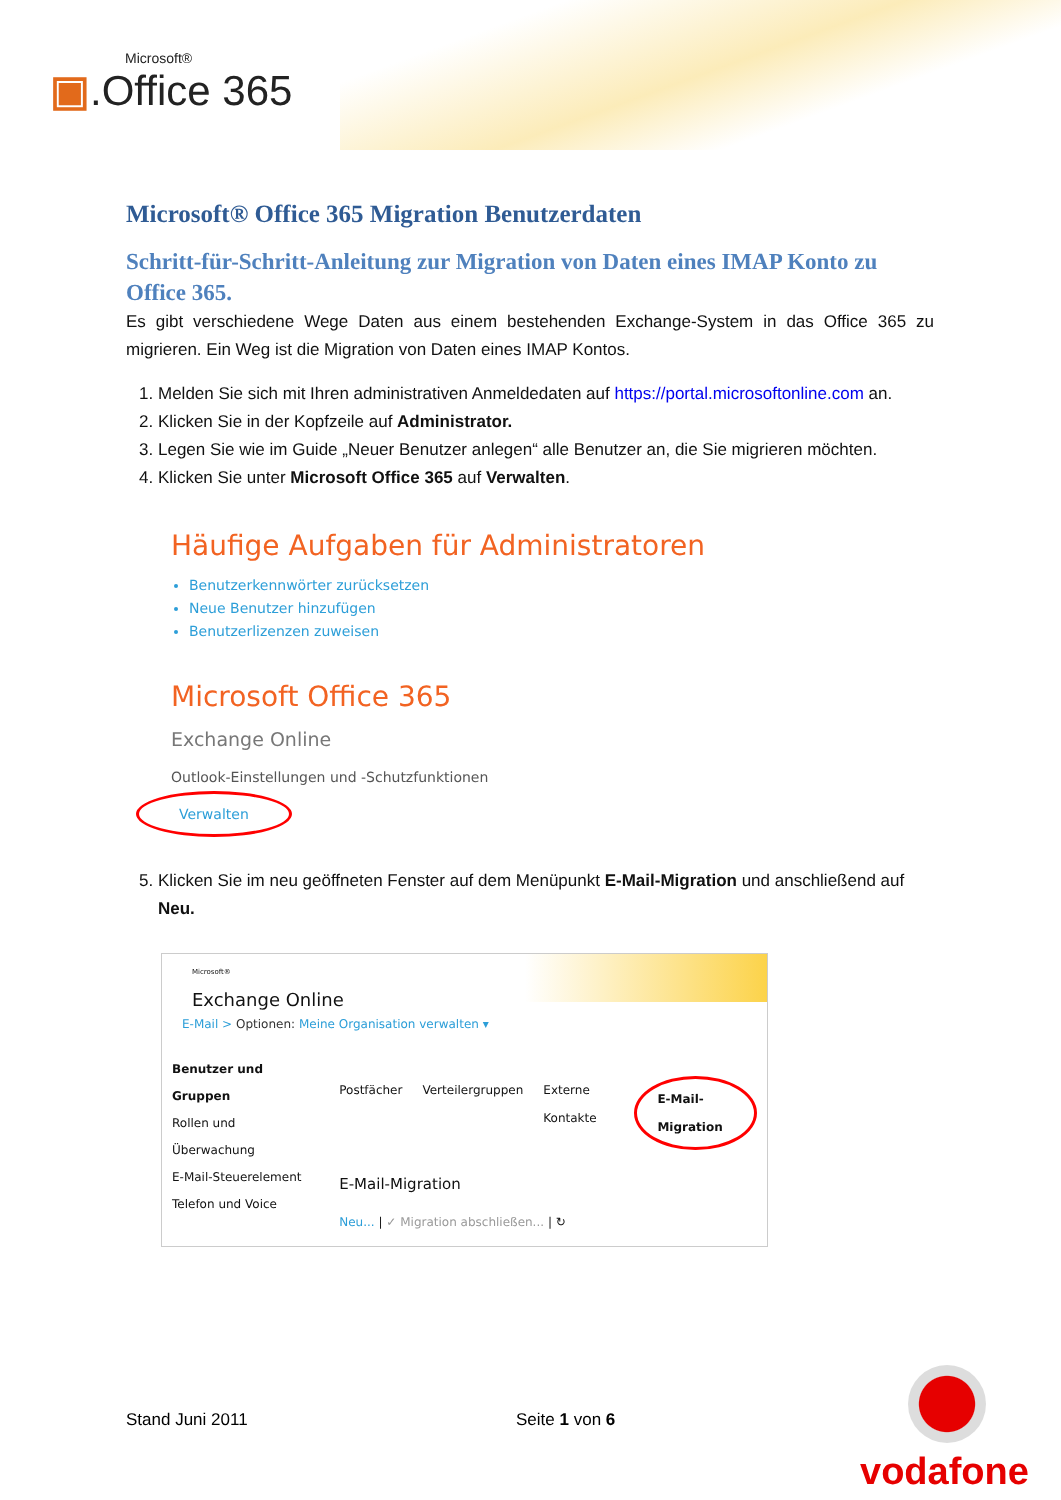Microsoft®
▣.Office 365
Microsoft® Office 365 Migration Benutzerdaten
Schritt-für-Schritt-Anleitung zur Migration von Daten eines IMAP Konto zu Office 365.
Es gibt verschiedene Wege Daten aus einem bestehenden Exchange-System in das Office 365 zu migrieren. Ein Weg ist die Migration von Daten eines IMAP Kontos.
1. Melden Sie sich mit Ihren administrativen Anmeldedaten auf https://portal.microsoftonline.com an.
2. Klicken Sie in der Kopfzeile auf Administrator.
3. Legen Sie wie im Guide „Neuer Benutzer anlegen“ alle Benutzer an, die Sie migrieren möchten.
4. Klicken Sie unter Microsoft Office 365 auf Verwalten.
Häufige Aufgaben für Administratoren
Benutzerkennwörter zurücksetzen
Neue Benutzer hinzufügen
Benutzerlizenzen zuweisen
Microsoft Office 365
Exchange Online
Outlook-Einstellungen und -Schutzfunktionen
Verwalten
5. Klicken Sie im neu geöffneten Fenster auf dem Menüpunkt E-Mail-Migration und anschließend auf Neu.
Microsoft®
Exchange Online
E-Mail > Optionen: Meine Organisation verwalten ▾
Benutzer und Gruppen
Rollen und Überwachung
E-Mail-Steuerelement
Telefon und Voice
Postfächer Verteilergruppen Externe Kontakte E-Mail-Migration
E-Mail-Migration
Neu... | ✓ Migration abschließen... | ↻
Stand Juni 2011 Seite 1 von 6
vodafone